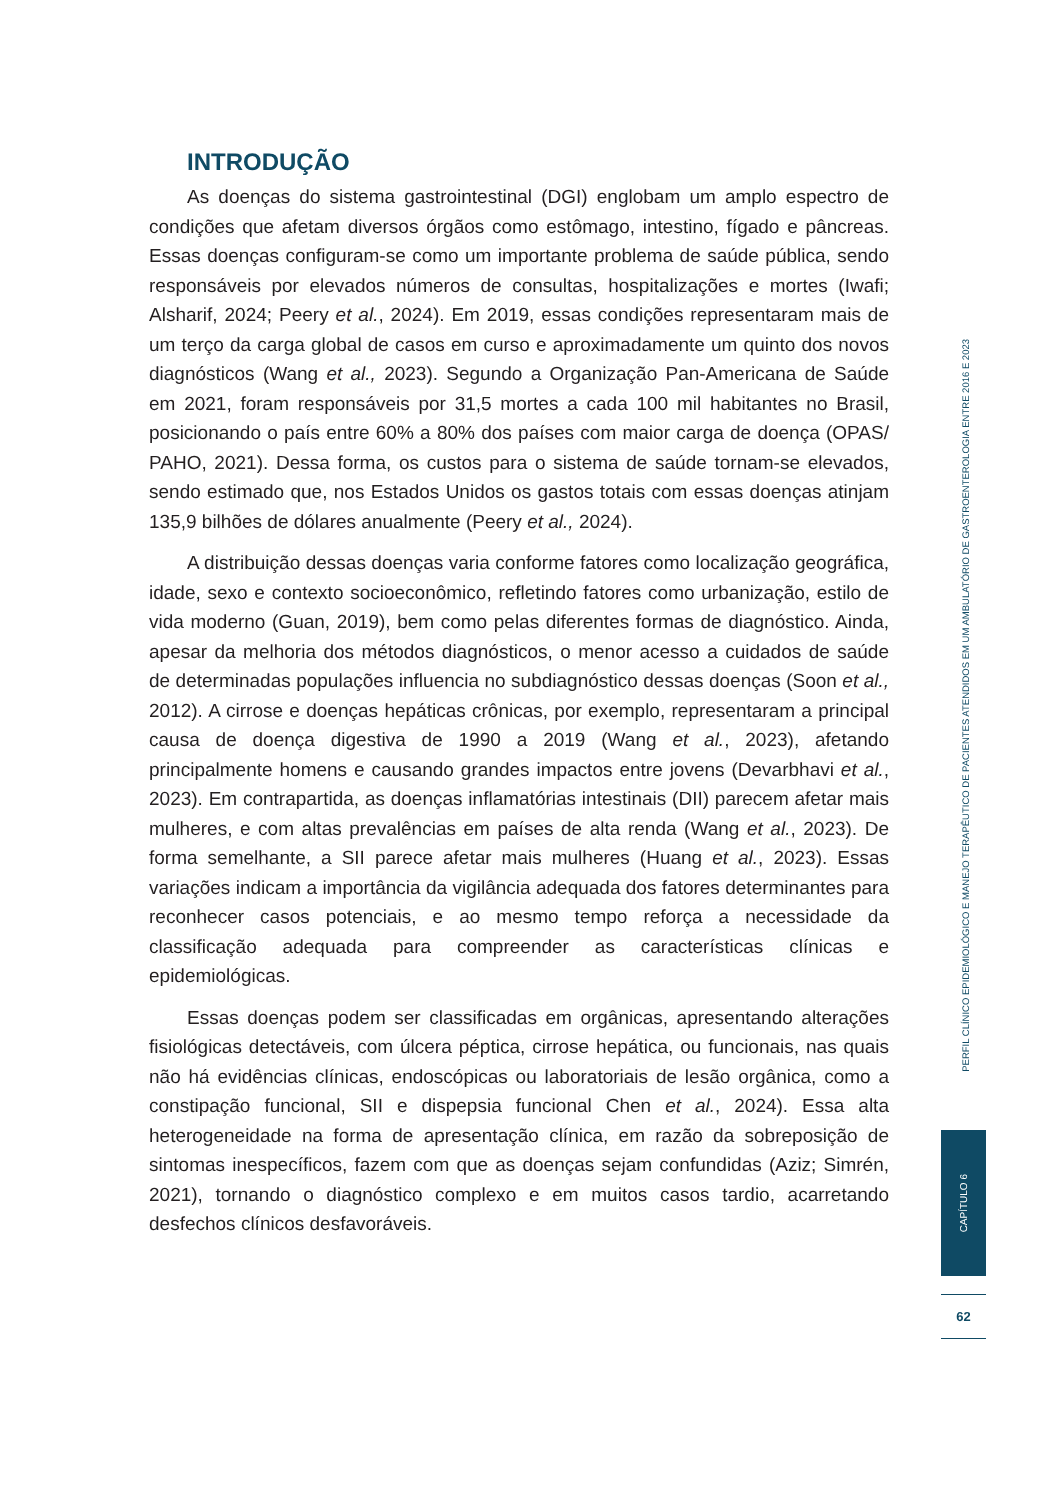INTRODUÇÃO
As doenças do sistema gastrointestinal (DGI) englobam um amplo espectro de condições que afetam diversos órgãos como estômago, intestino, fígado e pâncreas. Essas doenças configuram-se como um importante problema de saúde pública, sendo responsáveis por elevados números de consultas, hospitalizações e mortes (Iwafi; Alsharif, 2024; Peery et al., 2024). Em 2019, essas condições representaram mais de um terço da carga global de casos em curso e aproximadamente um quinto dos novos diagnósticos (Wang et al., 2023). Segundo a Organização Pan-Americana de Saúde em 2021, foram responsáveis por 31,5 mortes a cada 100 mil habitantes no Brasil, posicionando o país entre 60% a 80% dos países com maior carga de doença (OPAS/ PAHO, 2021). Dessa forma, os custos para o sistema de saúde tornam-se elevados, sendo estimado que, nos Estados Unidos os gastos totais com essas doenças atinjam 135,9 bilhões de dólares anualmente (Peery et al., 2024).
A distribuição dessas doenças varia conforme fatores como localização geográfica, idade, sexo e contexto socioeconômico, refletindo fatores como urbanização, estilo de vida moderno (Guan, 2019), bem como pelas diferentes formas de diagnóstico. Ainda, apesar da melhoria dos métodos diagnósticos, o menor acesso a cuidados de saúde de determinadas populações influencia no subdiagnóstico dessas doenças (Soon et al., 2012). A cirrose e doenças hepáticas crônicas, por exemplo, representaram a principal causa de doença digestiva de 1990 a 2019 (Wang et al., 2023), afetando principalmente homens e causando grandes impactos entre jovens (Devarbhavi et al., 2023). Em contrapartida, as doenças inflamatórias intestinais (DII) parecem afetar mais mulheres, e com altas prevalências em países de alta renda (Wang et al., 2023). De forma semelhante, a SII parece afetar mais mulheres (Huang et al., 2023). Essas variações indicam a importância da vigilância adequada dos fatores determinantes para reconhecer casos potenciais, e ao mesmo tempo reforça a necessidade da classificação adequada para compreender as características clínicas e epidemiológicas.
Essas doenças podem ser classificadas em orgânicas, apresentando alterações fisiológicas detectáveis, com úlcera péptica, cirrose hepática, ou funcionais, nas quais não há evidências clínicas, endoscópicas ou laboratoriais de lesão orgânica, como a constipação funcional, SII e dispepsia funcional Chen et al., 2024). Essa alta heterogeneidade na forma de apresentação clínica, em razão da sobreposição de sintomas inespecíficos, fazem com que as doenças sejam confundidas (Aziz; Simrén, 2021), tornando o diagnóstico complexo e em muitos casos tardio, acarretando desfechos clínicos desfavoráveis.
PERFIL CLÍNICO EPIDEMIOLÓGICO E MANEJO TERAPÊUTICO DE PACIENTES ATENDIDOS EM UM AMBULATÓRIO DE GASTROENTEROLOGIA ENTRE 2016 E 2023
CAPÍTULO 6
62